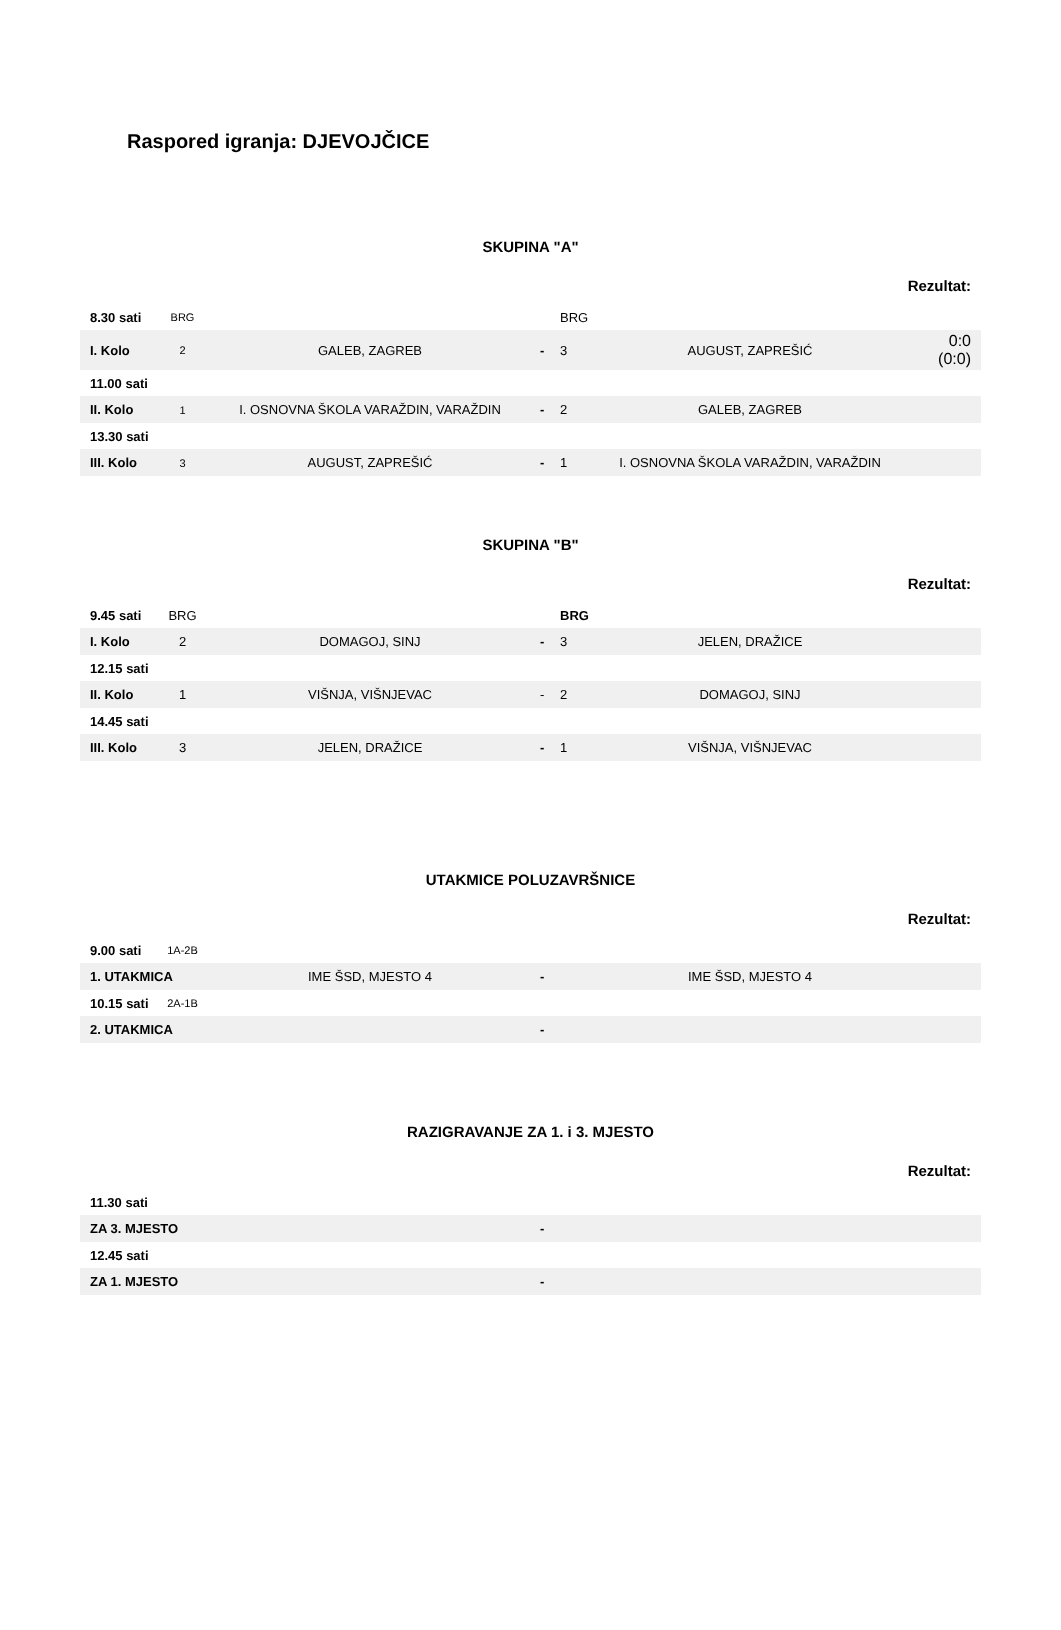Raspored igranja: DJEVOJČICE
SKUPINA "A"
Rezultat:
| 8.30 sati | BRG | | | BRG | | |
| I. Kolo | 2 | GALEB, ZAGREB | - | 3 | AUGUST, ZAPREŠIĆ | 0:0 (0:0) |
| 11.00 sati | | | | | | |
| II. Kolo | 1 | I. OSNOVNA ŠKOLA VARAŽDIN, VARAŽDIN | - | 2 | GALEB, ZAGREB | |
| 13.30 sati | | | | | | |
| III. Kolo | 3 | AUGUST, ZAPREŠIĆ | - | 1 | I. OSNOVNA ŠKOLA VARAŽDIN, VARAŽDIN | |
SKUPINA "B"
Rezultat:
| 9.45 sati | BRG | | | BRG | | |
| I. Kolo | 2 | DOMAGOJ, SINJ | - | 3 | JELEN, DRAŽICE | |
| 12.15 sati | | | | | | |
| II. Kolo | 1 | VIŠNJA, VIŠNJEVAC | - | 2 | DOMAGOJ, SINJ | |
| 14.45 sati | | | | | | |
| III. Kolo | 3 | JELEN, DRAŽICE | - | 1 | VIŠNJA, VIŠNJEVAC | |
UTAKMICE POLUZAVRŠNICE
Rezultat:
| 9.00 sati | 1A-2B | | | | | |
| 1. UTAKMICA | | IME ŠSD, MJESTO 4 | - | | IME ŠSD, MJESTO 4 | |
| 10.15 sati | 2A-1B | | | | | |
| 2. UTAKMICA | | | - | | | |
RAZIGRAVANJE ZA 1. i 3. MJESTO
Rezultat:
| 11.30 sati | | | | | | |
| ZA 3. MJESTO | | | - | | | |
| 12.45 sati | | | | | | |
| ZA 1. MJESTO | | | - | | | |